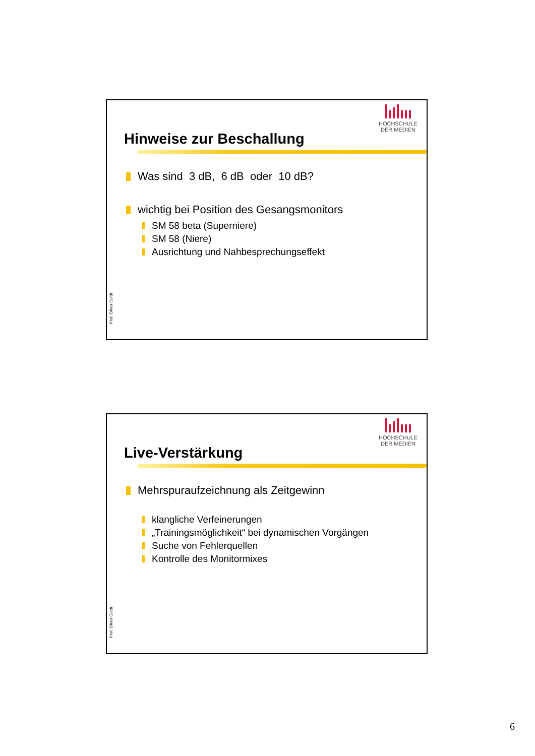Hinweise zur Beschallung
HOCHSCHULE
DER MEDIEN
Was sind 3 dB, 6 dB oder 10 dB?
wichtig bei Position des Gesangsmonitors
SM 58 beta (Superniere)
SM 58 (Niere)
Ausrichtung und Nahbesprechungseffekt
Prof. Oliver Curdt
Live-Verstärkung
HOCHSCHULE
DER MEDIEN
Mehrspuraufzeichnung als Zeitgewinn
klangliche Verfeinerungen
„Trainingsmöglichkeit“ bei dynamischen Vorgängen
Suche von Fehlerquellen
Kontrolle des Monitormixes
Prof. Oliver Curdt
6